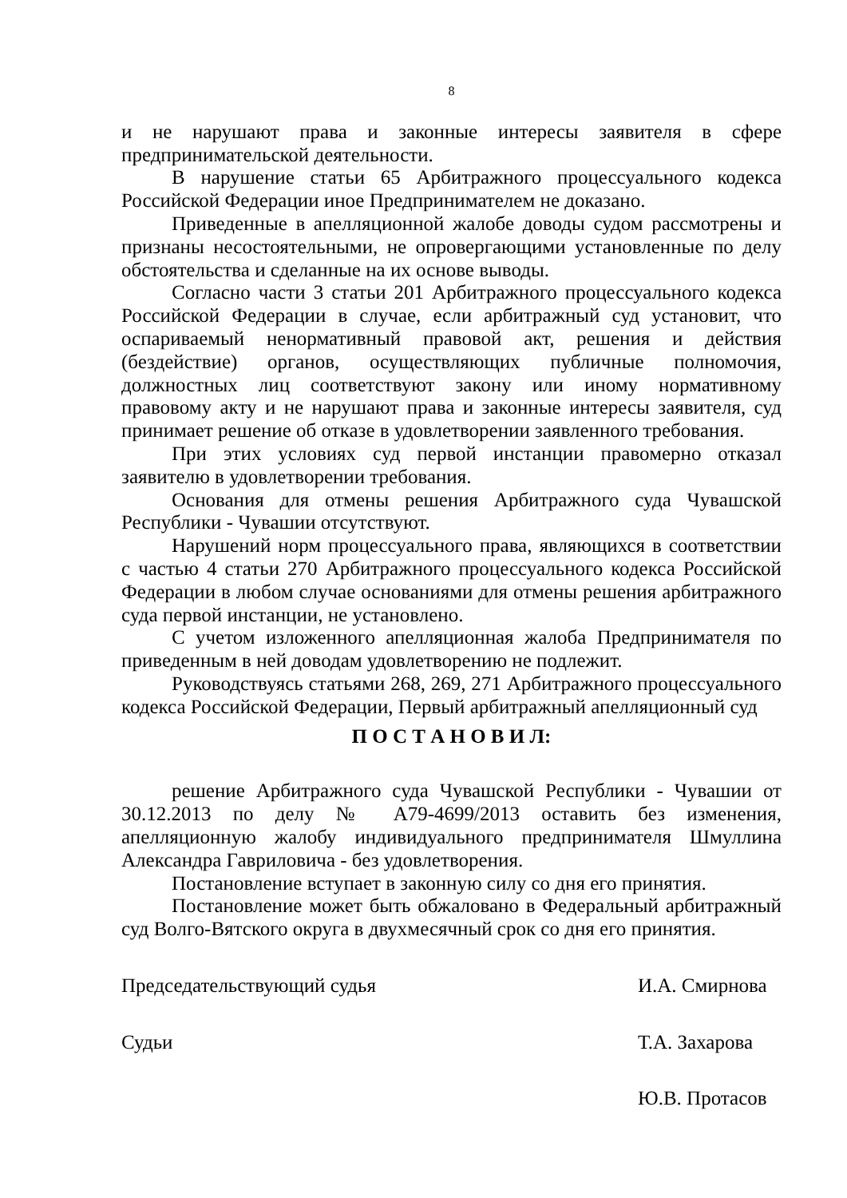8
и не нарушают права и законные интересы заявителя в сфере предпринимательской деятельности.
В нарушение статьи 65 Арбитражного процессуального кодекса Российской Федерации иное Предпринимателем не доказано.
Приведенные в апелляционной жалобе доводы судом рассмотрены и признаны несостоятельными, не опровергающими установленные по делу обстоятельства и сделанные на их основе выводы.
Согласно части 3 статьи 201 Арбитражного процессуального кодекса Российской Федерации в случае, если арбитражный суд установит, что оспариваемый ненормативный правовой акт, решения и действия (бездействие) органов, осуществляющих публичные полномочия, должностных лиц соответствуют закону или иному нормативному правовому акту и не нарушают права и законные интересы заявителя, суд принимает решение об отказе в удовлетворении заявленного требования.
При этих условиях суд первой инстанции правомерно отказал заявителю в удовлетворении требования.
Основания для отмены решения Арбитражного суда Чувашской Республики - Чувашии отсутствуют.
Нарушений норм процессуального права, являющихся в соответствии с частью 4 статьи 270 Арбитражного процессуального кодекса Российской Федерации в любом случае основаниями для отмены решения арбитражного суда первой инстанции, не установлено.
С учетом изложенного апелляционная жалоба Предпринимателя по приведенным в ней доводам удовлетворению не подлежит.
Руководствуясь статьями 268, 269, 271 Арбитражного процессуального кодекса Российской Федерации, Первый арбитражный апелляционный суд
П О С Т А Н О В И Л:
решение Арбитражного суда Чувашской Республики - Чувашии от 30.12.2013 по делу № А79-4699/2013 оставить без изменения, апелляционную жалобу индивидуального предпринимателя Шмуллина Александра Гавриловича - без удовлетворения.
Постановление вступает в законную силу со дня его принятия.
Постановление может быть обжаловано в Федеральный арбитражный суд Волго-Вятского округа в двухмесячный срок со дня его принятия.
Председательствующий судья И.А. Смирнова
Судьи Т.А. Захарова
Ю.В. Протасов